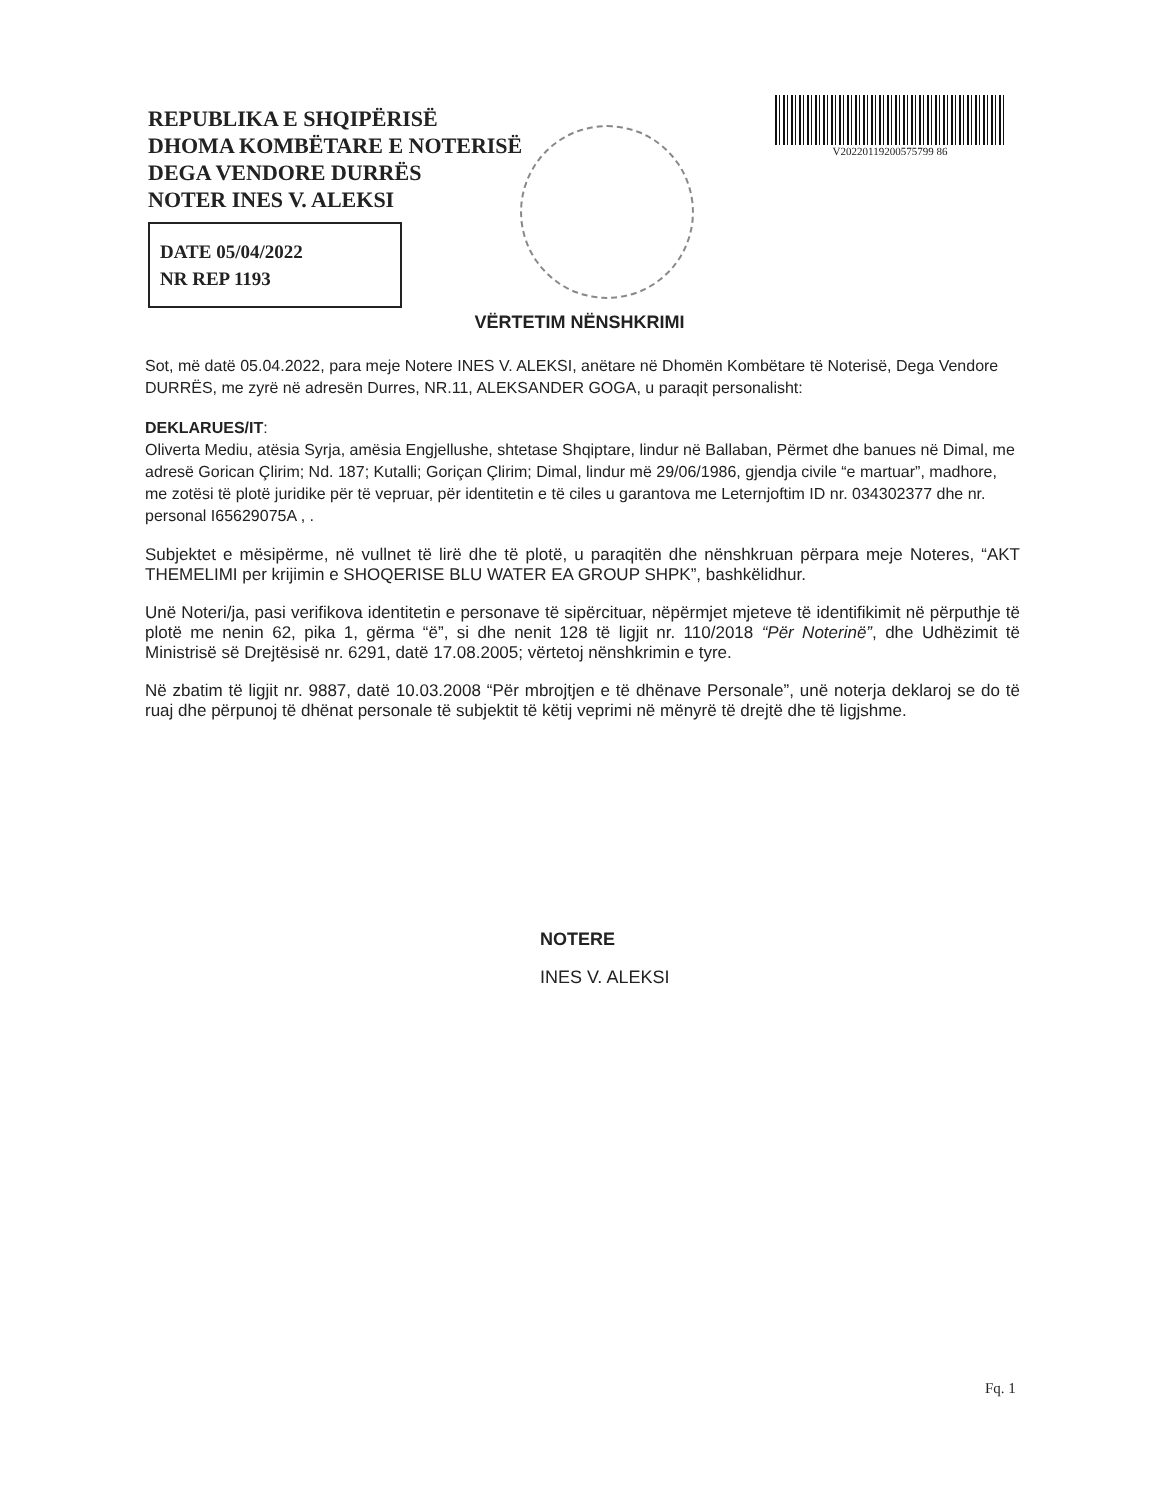REPUBLIKA E SHQIPËRISË
DHOMA KOMBËTARE E NOTERISË
DEGA VENDORE DURRËS
NOTER INES V. ALEKSI
DATE 05/04/2022
NR REP 1193
V20220119200575799 86
VËRTETIM NËNSHKRIMI
Sot, më datë 05.04.2022, para meje Notere INES V. ALEKSI, anëtare në Dhomën Kombëtare të Noterisë, Dega Vendore DURRËS, me zyrë në adresën Durres, NR.11, ALEKSANDER GOGA, u paraqit personalisht:
DEKLARUES/IT:
Oliverta Mediu, atësia Syrja, amësia Engjellushe, shtetase Shqiptare, lindur në Ballaban, Përmet dhe banues në Dimal, me adresë Gorican Çlirim; Nd. 187; Kutalli; Goriçan Çlirim; Dimal, lindur më 29/06/1986, gjendja civile “e martuar”, madhore, me zotësi të plotë juridike për të vepruar, për identitetin e të ciles u garantova me Leternjoftim ID nr. 034302377 dhe nr. personal I65629075A , .
Subjektet e mësipërme, në vullnet të lirë dhe të plotë, u paraqitën dhe nënshkruan përpara meje Noteres, “AKT THEMELIMI per krijimin e SHOQERISE BLU WATER EA GROUP SHPK”, bashkëlidhur.
Unë Noteri/ja, pasi verifikova identitetin e personave të sipërcituar, nëpërmjet mjeteve të identifikimit në përputhje të plotë me nenin 62, pika 1, gërma “ë”, si dhe nenit 128 të ligjit nr. 110/2018 “Për Noterinë”, dhe Udhëzimit të Ministrisë së Drejtësisë nr. 6291, datë 17.08.2005; vërtetoj nënshkrimin e tyre.
Në zbatim të ligjit nr. 9887, datë 10.03.2008 “Për mbrojtjen e të dhënave Personale”, unë noterja deklaroj se do të ruaj dhe përpunoj të dhënat personale të subjektit të këtij veprimi në mënyrë të drejtë dhe të ligjshme.
NOTERE
INES V. ALEKSI
Fq. 1